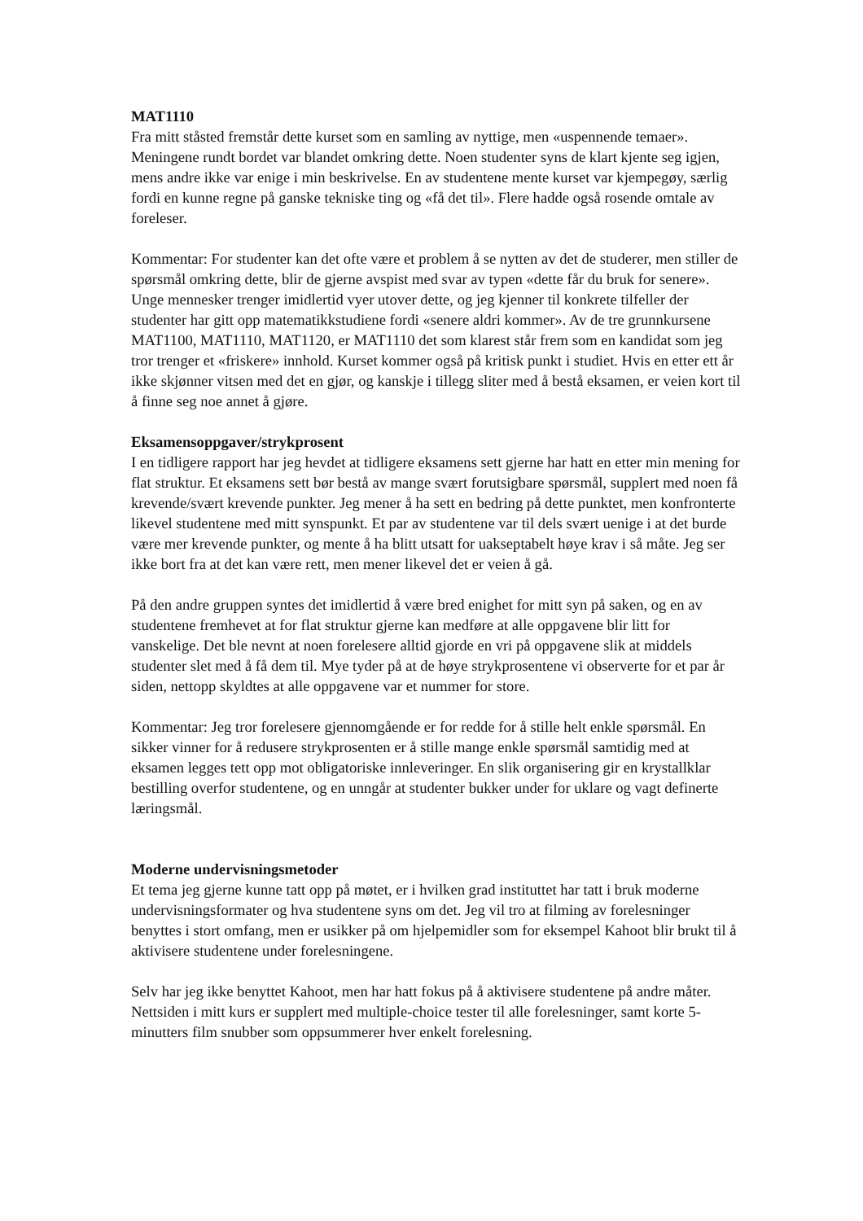MAT1110
Fra mitt ståsted fremstår dette kurset som en samling av nyttige, men «uspennende temaer». Meningene rundt bordet var blandet omkring dette. Noen studenter syns de klart kjente seg igjen, mens andre ikke var enige i min beskrivelse. En av studentene mente kurset var kjempegøy, særlig fordi en kunne regne på ganske tekniske ting og «få det til». Flere hadde også rosende omtale av foreleser.
Kommentar: For studenter kan det ofte være et problem å se nytten av det de studerer, men stiller de spørsmål omkring dette, blir de gjerne avspist med svar av typen «dette får du bruk for senere». Unge mennesker trenger imidlertid vyer utover dette, og jeg kjenner til konkrete tilfeller der studenter har gitt opp matematikkstudiene fordi «senere aldri kommer». Av de tre grunnkursene MAT1100, MAT1110, MAT1120, er MAT1110 det som klarest står frem som en kandidat som jeg tror trenger et «friskere» innhold. Kurset kommer også på kritisk punkt i studiet. Hvis en etter ett år ikke skjønner vitsen med det en gjør, og kanskje i tillegg sliter med å bestå eksamen, er veien kort til å finne seg noe annet å gjøre.
Eksamensoppgaver/strykprosent
I en tidligere rapport har jeg hevdet at tidligere eksamens sett gjerne har hatt en etter min mening for flat struktur. Et eksamens sett bør bestå av mange svært forutsigbare spørsmål, supplert med noen få krevende/svært krevende punkter. Jeg mener å ha sett en bedring på dette punktet, men konfronterte likevel studentene med mitt synspunkt. Et par av studentene var til dels svært uenige i at det burde være mer krevende punkter, og mente å ha blitt utsatt for uakseptabelt høye krav i så måte. Jeg ser ikke bort fra at det kan være rett, men mener likevel det er veien å gå.
På den andre gruppen syntes det imidlertid å være bred enighet for mitt syn på saken, og en av studentene fremhevet at for flat struktur gjerne kan medføre at alle oppgavene blir litt for vanskelige. Det ble nevnt at noen forelesere alltid gjorde en vri på oppgavene slik at middels studenter slet med å få dem til. Mye tyder på at de høye strykprosentene vi observerte for et par år siden, nettopp skyldtes at alle oppgavene var et nummer for store.
Kommentar: Jeg tror forelesere gjennomgående er for redde for å stille helt enkle spørsmål. En sikker vinner for å redusere strykprosenten er å stille mange enkle spørsmål samtidig med at eksamen legges tett opp mot obligatoriske innleveringer. En slik organisering gir en krystallklar bestilling overfor studentene, og en unngår at studenter bukker under for uklare og vagt definerte læringsmål.
Moderne undervisningsmetoder
Et tema jeg gjerne kunne tatt opp på møtet, er i hvilken grad instituttet har tatt i bruk moderne undervisningsformater og hva studentene syns om det. Jeg vil tro at filming av forelesninger benyttes i stort omfang, men er usikker på om hjelpemidler som for eksempel Kahoot blir brukt til å aktivisere studentene under forelesningene.
Selv har jeg ikke benyttet Kahoot, men har hatt fokus på å aktivisere studentene på andre måter. Nettsiden i mitt kurs er supplert med multiple-choice tester til alle forelesninger, samt korte 5-minutters film snubber som oppsummerer hver enkelt forelesning.